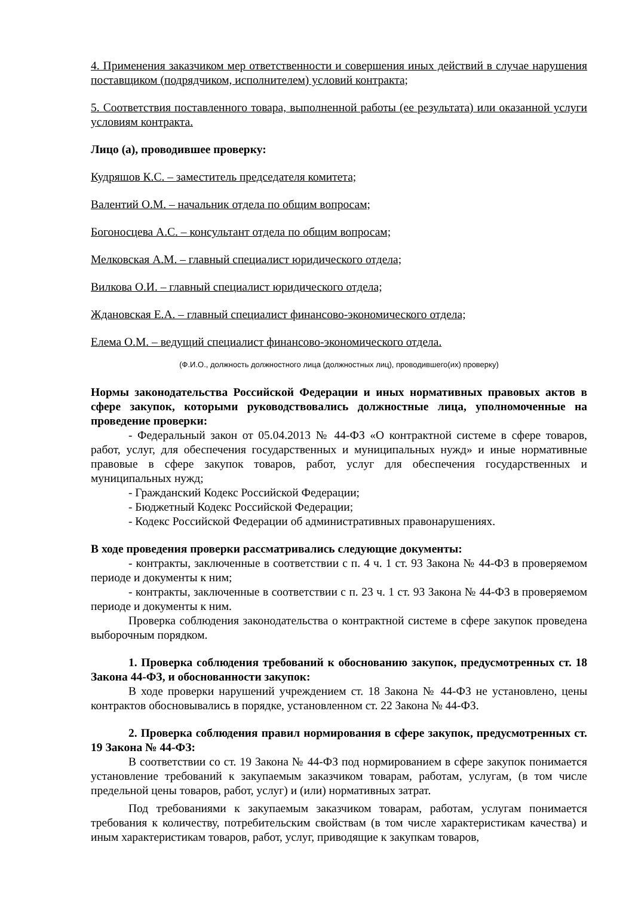4. Применения заказчиком мер ответственности и совершения иных действий в случае нарушения поставщиком (подрядчиком, исполнителем) условий контракта;
5. Соответствия поставленного товара, выполненной работы (ее результата) или оказанной услуги условиям контракта.
Лицо (а), проводившее проверку:
Кудряшов К.С. – заместитель председателя комитета;
Валентий О.М. – начальник отдела по общим вопросам;
Богоносцева А.С. – консультант отдела по общим вопросам;
Мелковская А.М. – главный специалист юридического отдела;
Вилкова О.И. – главный специалист юридического отдела;
Ждановская Е.А. – главный специалист финансово-экономического отдела;
Елема О.М. – ведущий специалист финансово-экономического отдела.
(Ф.И.О., должность должностного лица (должностных лиц), проводившего(их) проверку)
Нормы законодательства Российской Федерации и иных нормативных правовых актов в сфере закупок, которыми руководствовались должностные лица, уполномоченные на проведение проверки:
- Федеральный закон от 05.04.2013 № 44-ФЗ «О контрактной системе в сфере товаров, работ, услуг, для обеспечения государственных и муниципальных нужд» и иные нормативные правовые в сфере закупок товаров, работ, услуг для обеспечения государственных и муниципальных нужд;
- Гражданский Кодекс Российской Федерации;
- Бюджетный Кодекс Российской Федерации;
- Кодекс Российской Федерации об административных правонарушениях.
В ходе проведения проверки рассматривались следующие документы:
- контракты, заключенные в соответствии с п. 4 ч. 1 ст. 93 Закона № 44-ФЗ в проверяемом периоде и документы к ним;
- контракты, заключенные в соответствии с п. 23 ч. 1 ст. 93 Закона № 44-ФЗ в проверяемом периоде и документы к ним.
Проверка соблюдения законодательства о контрактной системе в сфере закупок проведена выборочным порядком.
1. Проверка соблюдения требований к обоснованию закупок, предусмотренных ст. 18 Закона 44-ФЗ, и обоснованности закупок:
В ходе проверки нарушений учреждением ст. 18 Закона № 44-ФЗ не установлено, цены контрактов обосновывались в порядке, установленном ст. 22 Закона № 44-ФЗ.
2. Проверка соблюдения правил нормирования в сфере закупок, предусмотренных ст. 19 Закона № 44-ФЗ:
В соответствии со ст. 19 Закона № 44-ФЗ под нормированием в сфере закупок понимается установление требований к закупаемым заказчиком товарам, работам, услугам, (в том числе предельной цены товаров, работ, услуг) и (или) нормативных затрат.
Под требованиями к закупаемым заказчиком товарам, работам, услугам понимается требования к количеству, потребительским свойствам (в том числе характеристикам качества) и иным характеристикам товаров, работ, услуг, приводящие к закупкам товаров,